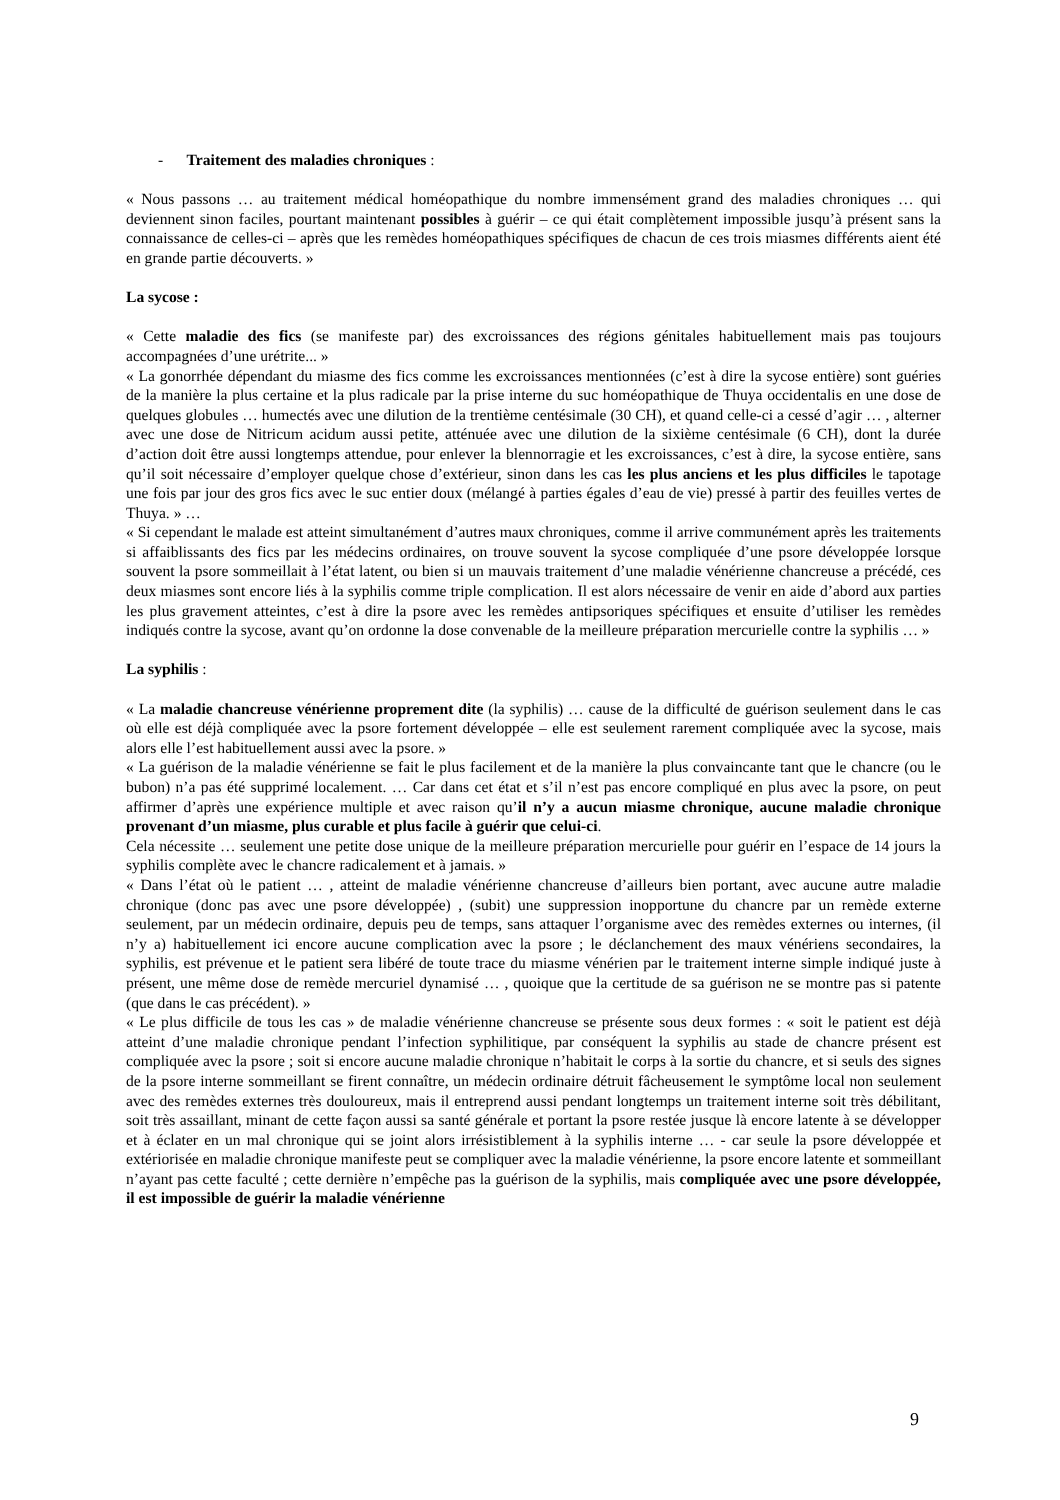- Traitement des maladies chroniques :
« Nous passons … au traitement médical homéopathique du nombre immensément grand des maladies chroniques … qui deviennent sinon faciles, pourtant maintenant possibles à guérir – ce qui était complètement impossible jusqu’à présent sans la connaissance de celles-ci – après que les remèdes homéopathiques spécifiques de chacun de ces trois miasmes différents aient été en grande partie découverts. »
La sycose :
« Cette maladie des fics (se manifeste par) des excroissances des régions génitales habituellement mais pas toujours accompagnées d’une urétrite... »
« La gonorrhée dépendant du miasme des fics comme les excroissances mentionnées (c’est à dire la sycose entière) sont guéries de la manière la plus certaine et la plus radicale par la prise interne du suc homéopathique de Thuya occidentalis en une dose de quelques globules … humectés avec une dilution de la trentième centésimale (30 CH), et quand celle-ci a cessé d’agir … , alterner avec une dose de Nitricum acidum aussi petite, atténuée avec une dilution de la sixième centésimale (6 CH), dont la durée d’action doit être aussi longtemps attendue, pour enlever la blennorragie et les excroissances, c’est à dire, la sycose entière, sans qu’il soit nécessaire d’employer quelque chose d’extérieur, sinon dans les cas les plus anciens et les plus difficiles le tapotage une fois par jour des gros fics avec le suc entier doux (mélangé à parties égales d’eau de vie) pressé à partir des feuilles vertes de Thuya. » …
« Si cependant le malade est atteint simultanément d’autres maux chroniques, comme il arrive communément après les traitements si affaiblissants des fics par les médecins ordinaires, on trouve souvent la sycose compliquée d’une psore développée lorsque souvent la psore sommeillait à l’état latent, ou bien si un mauvais traitement d’une maladie vénérienne chancreuse a précédé, ces deux miasmes sont encore liés à la syphilis comme triple complication. Il est alors nécessaire de venir en aide d’abord aux parties les plus gravement atteintes, c’est à dire la psore avec les remèdes antipsoriques spécifiques et ensuite d’utiliser les remèdes indiqués contre la sycose, avant qu’on ordonne la dose convenable de la meilleure préparation mercurielle contre la syphilis … »
La syphilis :
« La maladie chancreuse vénérienne proprement dite (la syphilis) … cause de la difficulté de guérison seulement dans le cas où elle est déjà compliquée avec la psore fortement développée – elle est seulement rarement compliquée avec la sycose, mais alors elle l’est habituellement aussi avec la psore. »
« La guérison de la maladie vénérienne se fait le plus facilement et de la manière la plus convaincante tant que le chancre (ou le bubon) n’a pas été supprimé localement. … Car dans cet état et s’il n’est pas encore compliqué en plus avec la psore, on peut affirmer d’après une expérience multiple et avec raison qu’il n’y a aucun miasme chronique, aucune maladie chronique provenant d’un miasme, plus curable et plus facile à guérir que celui-ci.
Cela nécessite … seulement une petite dose unique de la meilleure préparation mercurielle pour guérir en l’espace de 14 jours la syphilis complète avec le chancre radicalement et à jamais. »
« Dans l’état où le patient … , atteint de maladie vénérienne chancreuse d’ailleurs bien portant, avec aucune autre maladie chronique (donc pas avec une psore développée) , (subit) une suppression inopportune du chancre par un remède externe seulement, par un médecin ordinaire, depuis peu de temps, sans attaquer l’organisme avec des remèdes externes ou internes, (il n’y a) habituellement ici encore aucune complication avec la psore ; le déclanchement des maux vénériens secondaires, la syphilis, est prévenue et le patient sera libéré de toute trace du miasme vénérien par le traitement interne simple indiqué juste à présent, une même dose de remède mercuriel dynamisé … , quoique que la certitude de sa guérison ne se montre pas si patente (que dans le cas précédent). »
« Le plus difficile de tous les cas » de maladie vénérienne chancreuse se présente sous deux formes : « soit le patient est déjà atteint d’une maladie chronique pendant l’infection syphilitique, par conséquent la syphilis au stade de chancre présent est compliquée avec la psore ; soit si encore aucune maladie chronique n’habitait le corps à la sortie du chancre, et si seuls des signes de la psore interne sommeillant se firent connaître, un médecin ordinaire détruit fâcheusement le symptôme local non seulement avec des remèdes externes très douloureux, mais il entreprend aussi pendant longtemps un traitement interne soit très débilitant, soit très assaillant, minant de cette façon aussi sa santé générale et portant la psore restée jusque là encore latente à se développer et à éclater en un mal chronique qui se joint alors irrésistiblement à la syphilis interne … - car seule la psore développée et extériorisée en maladie chronique manifeste peut se compliquer avec la maladie vénérienne, la psore encore latente et sommeillant n’ayant pas cette faculté ; cette dernière n’empêche pas la guérison de la syphilis, mais compliquée avec une psore développée, il est impossible de guérir la maladie vénérienne
9